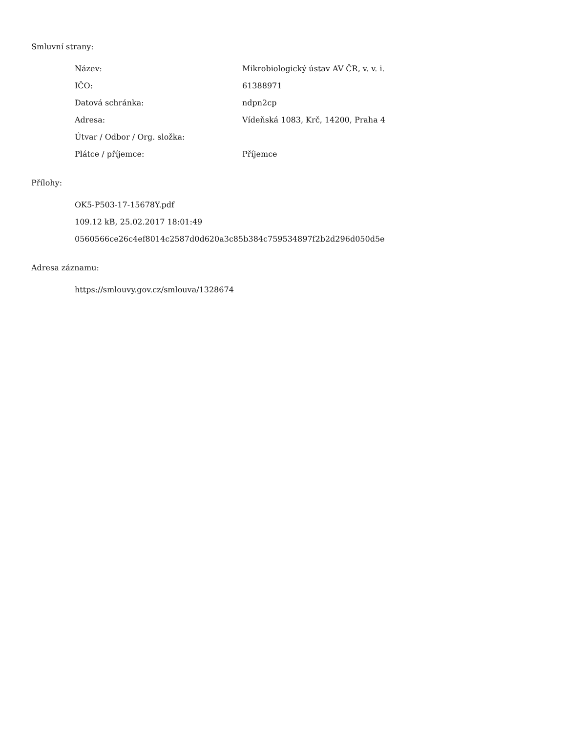Smluvní strany:
| Název: | Mikrobiologický ústav AV ČR, v. v. i. |
| IČO: | 61388971 |
| Datová schránka: | ndpn2cp |
| Adresa: | Vídeňská 1083, Krč, 14200, Praha 4 |
| Útvar / Odbor / Org. složka: | |
| Plátce / příjemce: | Příjemce |
Přílohy:
OK5-P503-17-15678Y.pdf
109.12 kB, 25.02.2017 18:01:49
0560566ce26c4ef8014c2587d0d620a3c85b384c759534897f2b2d296d050d5e
Adresa záznamu:
https://smlouvy.gov.cz/smlouva/1328674